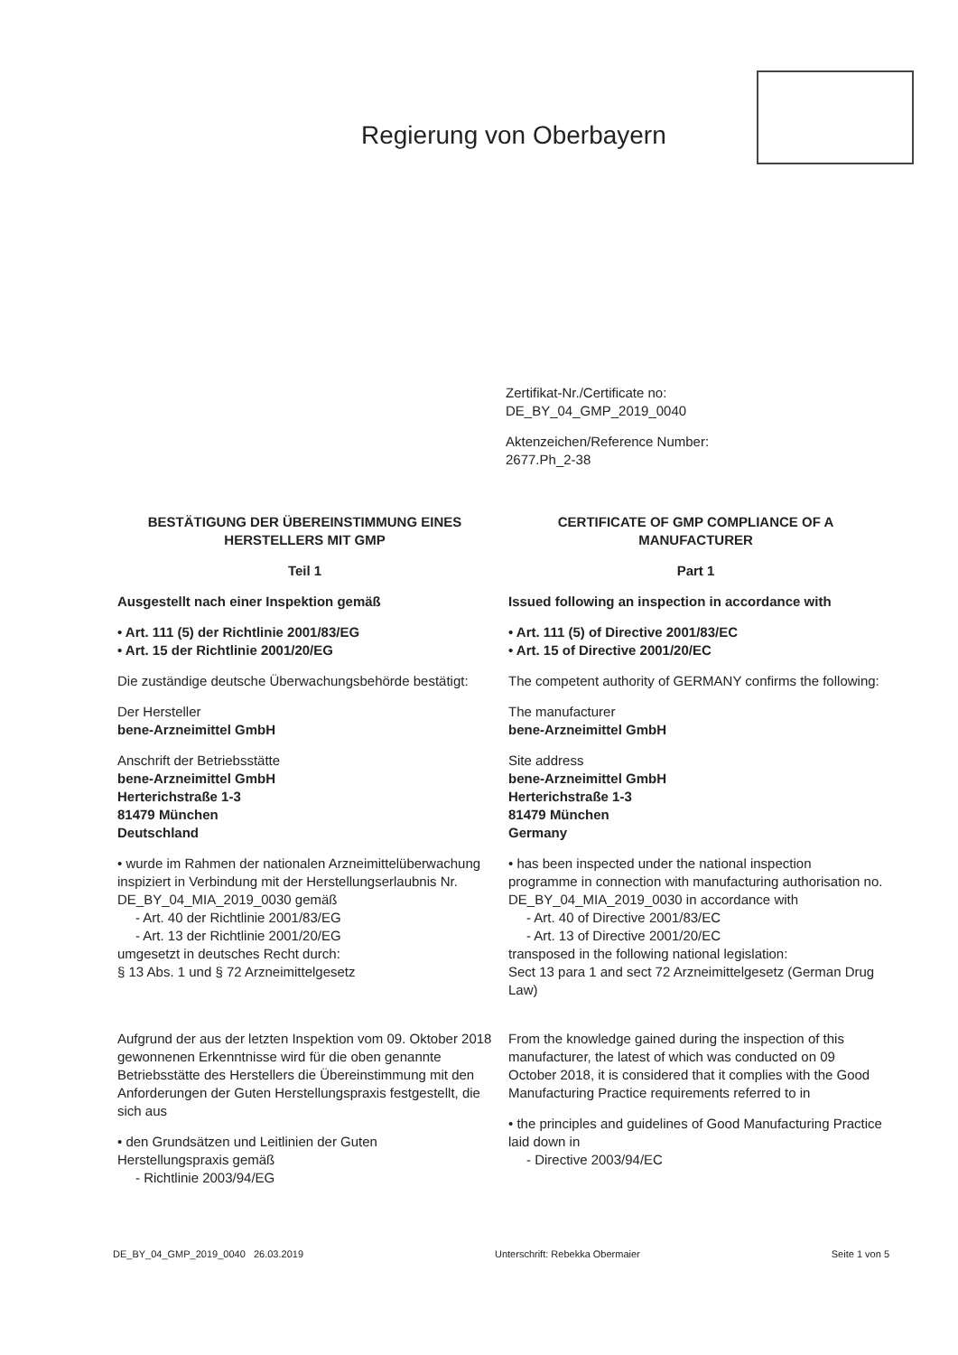Regierung von Oberbayern
Zertifikat-Nr./Certificate no:
DE_BY_04_GMP_2019_0040
Aktenzeichen/Reference Number:
2677.Ph_2-38
BESTÄTIGUNG DER ÜBEREINSTIMMUNG EINES HERSTELLERS MIT GMP
Teil 1
Ausgestellt nach einer Inspektion gemäß
• Art. 111 (5) der Richtlinie 2001/83/EG
• Art. 15 der Richtlinie 2001/20/EG
Die zuständige deutsche Überwachungsbehörde bestätigt:
Der Hersteller
bene-Arzneimittel GmbH
Anschrift der Betriebsstätte
bene-Arzneimittel GmbH
Herterichstraße 1-3
81479 München
Deutschland
• wurde im Rahmen der nationalen Arzneimittelüberwachung inspiziert in Verbindung mit der Herstellungserlaubnis Nr. DE_BY_04_MIA_2019_0030 gemäß
- Art. 40 der Richtlinie 2001/83/EG
- Art. 13 der Richtlinie 2001/20/EG
umgesetzt in deutsches Recht durch:
§ 13 Abs. 1 und § 72 Arzneimittelgesetz
Aufgrund der aus der letzten Inspektion vom 09. Oktober 2018 gewonnenen Erkenntnisse wird für die oben genannte Betriebsstätte des Herstellers die Übereinstimmung mit den Anforderungen der Guten Herstellungspraxis festgestellt, die sich aus
• den Grundsätzen und Leitlinien der Guten Herstellungspraxis gemäß
- Richtlinie 2003/94/EG
CERTIFICATE OF GMP COMPLIANCE OF A MANUFACTURER
Part 1
Issued following an inspection in accordance with
• Art. 111 (5) of Directive 2001/83/EC
• Art. 15 of Directive 2001/20/EC
The competent authority of GERMANY confirms the following:
The manufacturer
bene-Arzneimittel GmbH
Site address
bene-Arzneimittel GmbH
Herterichstraße 1-3
81479 München
Germany
• has been inspected under the national inspection programme in connection with manufacturing authorisation no. DE_BY_04_MIA_2019_0030 in accordance with
- Art. 40 of Directive 2001/83/EC
- Art. 13 of Directive 2001/20/EC
transposed in the following national legislation:
Sect 13 para 1 and sect 72 Arzneimittelgesetz (German Drug Law)
From the knowledge gained during the inspection of this manufacturer, the latest of which was conducted on 09 October 2018, it is considered that it complies with the Good Manufacturing Practice requirements referred to in
• the principles and guidelines of Good Manufacturing Practice laid down in
- Directive 2003/94/EC
DE_BY_04_GMP_2019_0040 26.03.2019 Unterschrift: Rebekka Obermaier Seite 1 von 5